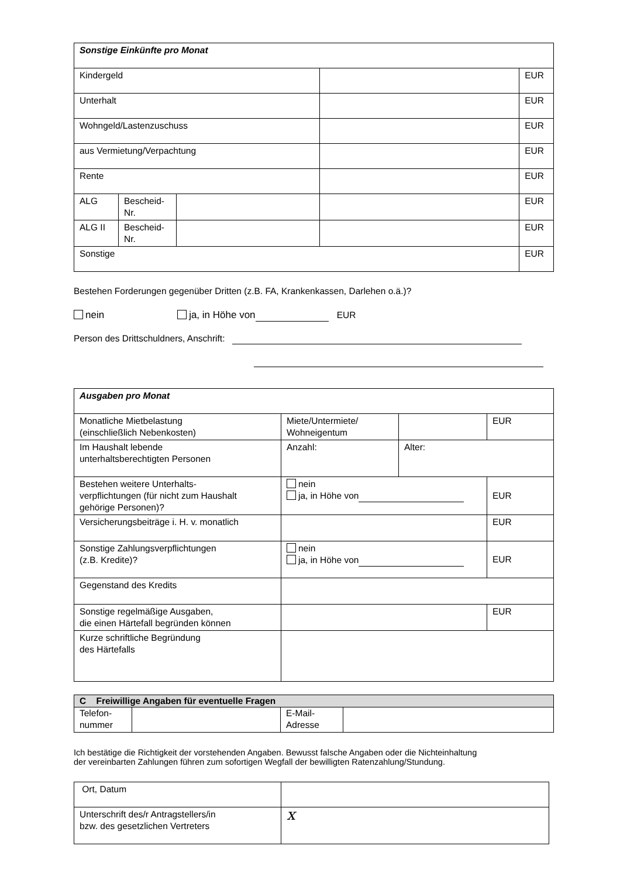| Sonstige Einkünfte pro Monat | | | | |
| Kindergeld | | | | EUR |
| Unterhalt | | | | EUR |
| Wohngeld/Lastenzuschuss | | | | EUR |
| aus Vermietung/Verpachtung | | | | EUR |
| Rente | | | | EUR |
| ALG | Bescheid- Nr. | | | EUR |
| ALG II | Bescheid- Nr. | | | EUR |
| Sonstige | | | | EUR |
Bestehen Forderungen gegenüber Dritten (z.B. FA, Krankenkassen, Darlehen o.ä.)?
nein ja, in Höhe von EUR
Person des Drittschuldners, Anschrift:
| Ausgaben pro Monat | | | |
| Monatliche Mietbelastung (einschließlich Nebenkosten) | Miete/Untermiete/ Wohneigentum | | EUR |
| Im Haushalt lebende unterhaltsberechtigten Personen | Anzahl: | Alter: | |
| Bestehen weitere Unterhalts- verpflichtungen (für nicht zum Haushalt gehörige Personen)? | nein ja, in Höhe von | | EUR |
| Versicherungsbeiträge i. H. v. monatlich | | | EUR |
| Sonstige Zahlungsverpflichtungen (z.B. Kredite)? | nein ja, in Höhe von | | EUR |
| Gegenstand des Kredits | | | |
| Sonstige regelmäßige Ausgaben, die einen Härtefall begründen können | | | EUR |
| Kurze schriftliche Begründung des Härtefalls | | | |
| C Freiwillige Angaben für eventuelle Fragen | | | |
| Telefon- nummer | | E-Mail- Adresse | |
Ich bestätige die Richtigkeit der vorstehenden Angaben. Bewusst falsche Angaben oder die Nichteinhaltung
der vereinbarten Zahlungen führen zum sofortigen Wegfall der bewilligten Ratenzahlung/Stundung.
| Ort, Datum | |
| Unterschrift des/r Antragstellers/in bzw. des gesetzlichen Vertreters | x |